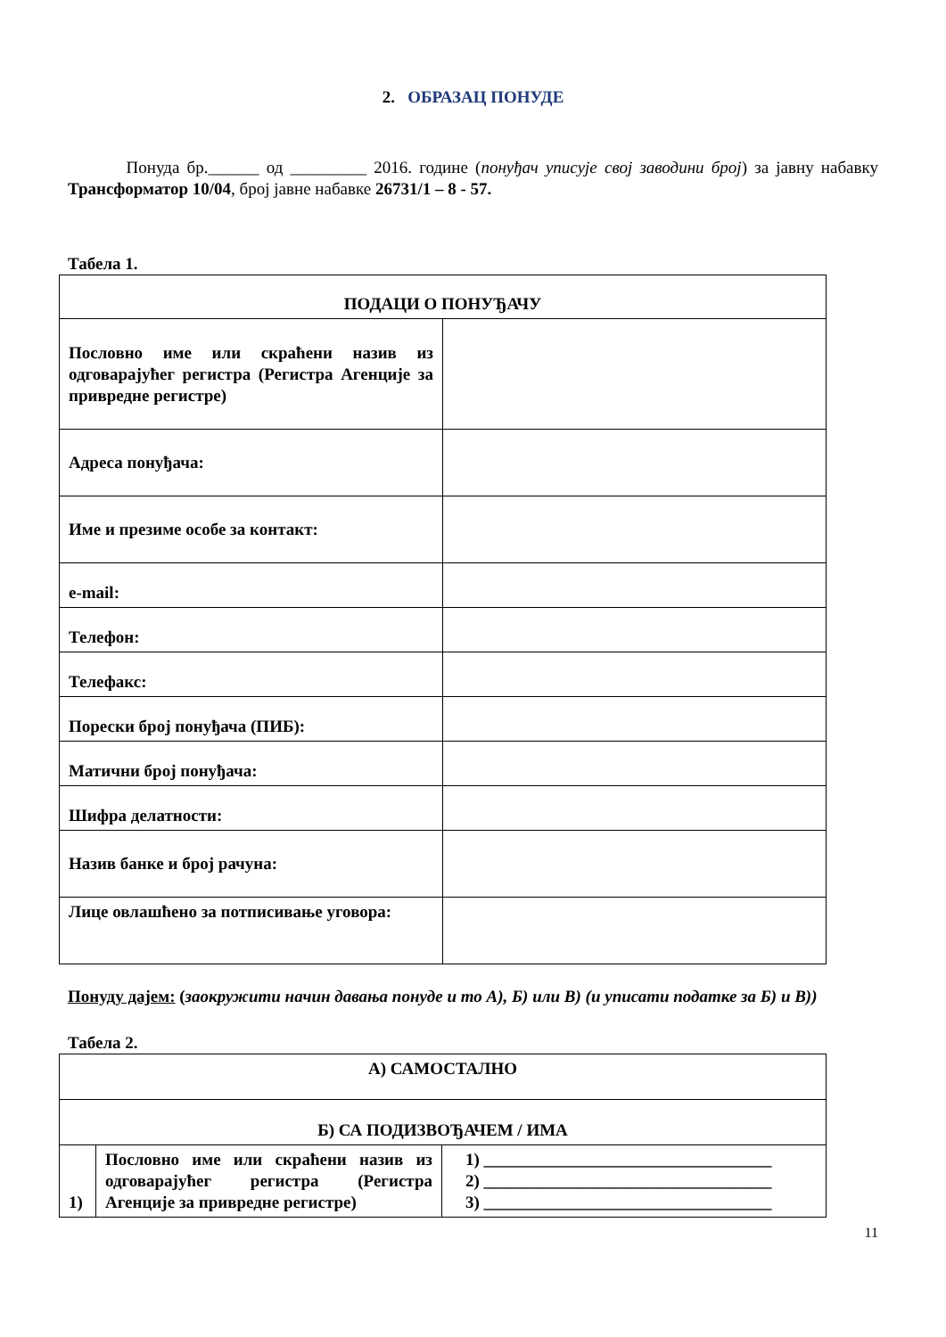2. ОБРАЗАЦ ПОНУДЕ
Понуда бр.______ од _________ 2016. године (понуђач уписује свој заводини број) за јавну набавку Трансформатор 10/04, број јавне набавке 26731/1 – 8 - 57.
Табела 1.
| ПОДАЦИ О ПОНУЂАЧУ | |
| Пословно име или скраћени назив из одговарајућег регистра (Регистра Агенције за привредне регистре) | |
| Адреса понуђача: | |
| Име и презиме особе за контакт: | |
| e-mail: | |
| Телефон: | |
| Телефакс: | |
| Порески број понуђача (ПИБ): | |
| Матични број понуђача: | |
| Шифра делатности: | |
| Назив банке и број рачуна: | |
| Лице овлашћено за потписивање уговора: | |
Понуду дајем: (заокружити начин давања понуде и то А), Б) или В) (и уписати податке за Б) и В))
Табела 2.
| А) САМОСТАЛНО | | |
| Б) СА ПОДИЗВОЂАЧЕМ / ИМА | | |
| 1) | Пословно име или скраћени назив из одговарајућег регистра (Регистра Агенције за привредне регистре) | 1) __________________________________ 2) __________________________________ 3) __________________________________ |
11